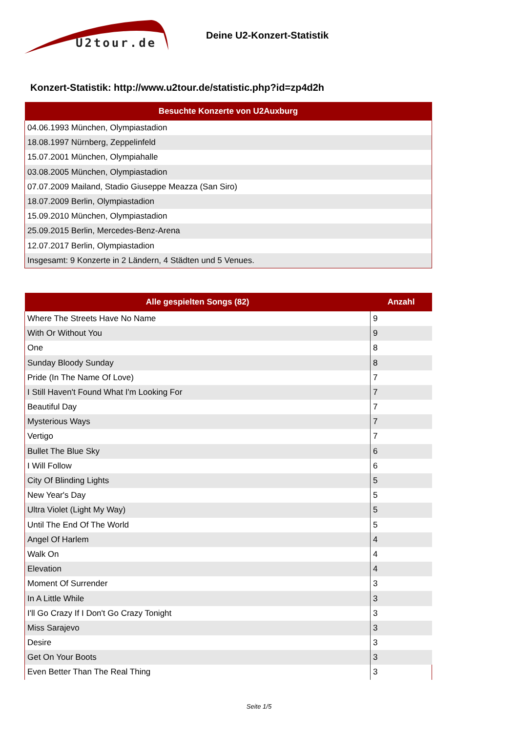U2tour.de
Deine U2-Konzert-Statistik
Konzert-Statistik: http://www.u2tour.de/statistic.php?id=zp4d2h
| Besuchte Konzerte von U2Auxburg |
| --- |
| 04.06.1993 München, Olympiastadion |
| 18.08.1997 Nürnberg, Zeppelinfeld |
| 15.07.2001 München, Olympiahalle |
| 03.08.2005 München, Olympiastadion |
| 07.07.2009 Mailand, Stadio Giuseppe Meazza (San Siro) |
| 18.07.2009 Berlin, Olympiastadion |
| 15.09.2010 München, Olympiastadion |
| 25.09.2015 Berlin, Mercedes-Benz-Arena |
| 12.07.2017 Berlin, Olympiastadion |
| Insgesamt: 9 Konzerte in 2 Ländern, 4 Städten und 5 Venues. |
| Alle gespielten Songs (82) | Anzahl |
| --- | --- |
| Where The Streets Have No Name | 9 |
| With Or Without You | 9 |
| One | 8 |
| Sunday Bloody Sunday | 8 |
| Pride (In The Name Of Love) | 7 |
| I Still Haven't Found What I'm Looking For | 7 |
| Beautiful Day | 7 |
| Mysterious Ways | 7 |
| Vertigo | 7 |
| Bullet The Blue Sky | 6 |
| I Will Follow | 6 |
| City Of Blinding Lights | 5 |
| New Year's Day | 5 |
| Ultra Violet (Light My Way) | 5 |
| Until The End Of The World | 5 |
| Angel Of Harlem | 4 |
| Walk On | 4 |
| Elevation | 4 |
| Moment Of Surrender | 3 |
| In A Little While | 3 |
| I'll Go Crazy If I Don't Go Crazy Tonight | 3 |
| Miss Sarajevo | 3 |
| Desire | 3 |
| Get On Your Boots | 3 |
| Even Better Than The Real Thing | 3 |
Seite 1/5